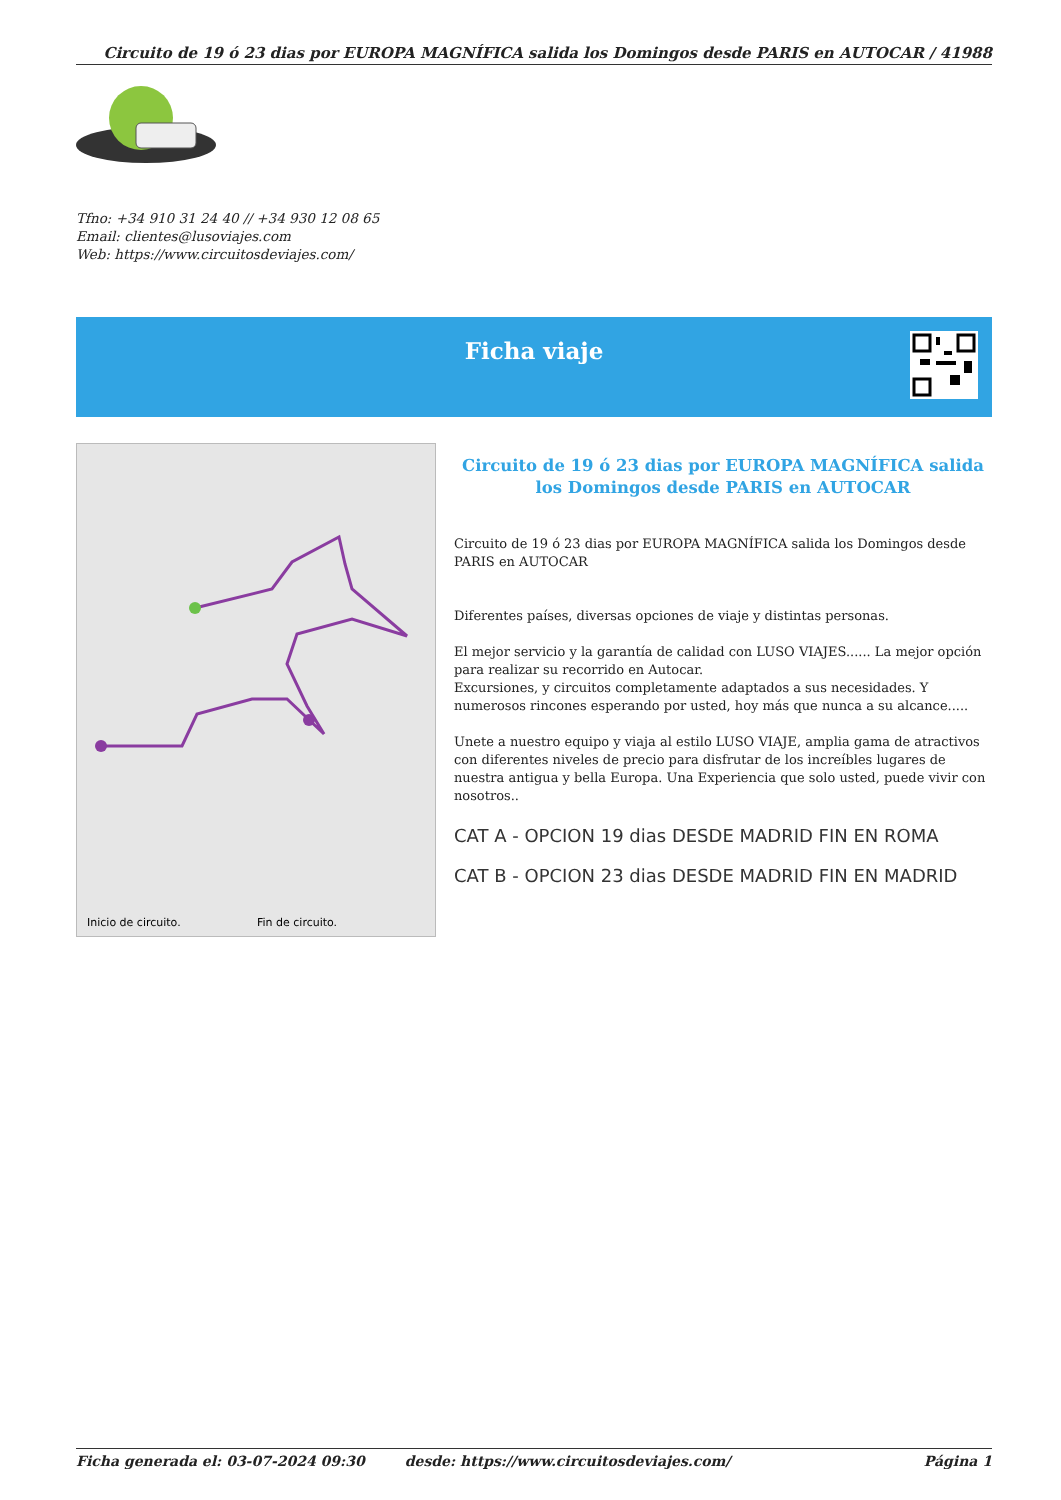Circuito de 19 ó 23 dias por EUROPA MAGNÍFICA salida los Domingos desde PARIS en AUTOCAR / 41988
Tfno: +34 910 31 24 40 // +34 930 12 08 65
Email: clientes@lusoviajes.com
Web: https://www.circuitosdeviajes.com/
Ficha viaje
Inicio de circuito.
Fin de circuito.
Circuito de 19 ó 23 dias por EUROPA MAGNÍFICA salida los Domingos desde PARIS en AUTOCAR
Circuito de 19 ó 23 dias por EUROPA MAGNÍFICA salida los Domingos desde PARIS en AUTOCAR
Diferentes países, diversas opciones de viaje y distintas personas.
El mejor servicio y la garantía de calidad con LUSO VIAJES...... La mejor opción para realizar su recorrido en Autocar.
Excursiones, y circuitos completamente adaptados a sus necesidades. Y numerosos rincones esperando por usted, hoy más que nunca a su alcance.....
Unete a nuestro equipo y viaja al estilo LUSO VIAJE, amplia gama de atractivos con diferentes niveles de precio para disfrutar de los increíbles lugares de nuestra antigua y bella Europa. Una Experiencia que solo usted, puede vivir con nosotros..
CAT A - OPCION 19 dias DESDE MADRID FIN EN ROMA
CAT B - OPCION 23 dias DESDE MADRID FIN EN MADRID
Ficha generada el: 03-07-2024 09:30 desde: https://www.circuitosdeviajes.com/ Página 1